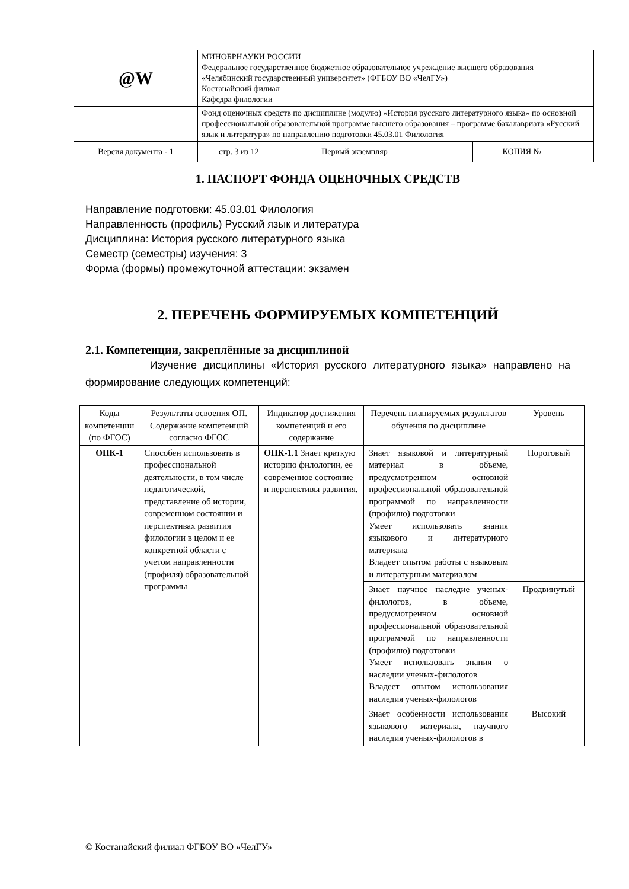| @W | МИНОБРНАУКИ РОССИИ Федеральное государственное бюджетное образовательное учреждение высшего образования «Челябинский государственный университет» (ФГБОУ ВО «ЧелГУ») Костанайский филиал Кафедра филологии | | |
| | Фонд оценочных средств по дисциплине (модулю) «История русского литературного языка» по основной профессиональной образовательной программе высшего образования – программе бакалавриата «Русский язык и литература» по направлению подготовки 45.03.01 Филология | | |
| Версия документа - 1 | стр. 3 из 12 | Первый экземпляр __________ | КОПИЯ № _____ |
1. ПАСПОРТ ФОНДА ОЦЕНОЧНЫХ СРЕДСТВ
Направление подготовки: 45.03.01 Филология
Направленность (профиль) Русский язык и литература
Дисциплина: История русского литературного языка
Семестр (семестры) изучения: 3
Форма (формы) промежуточной аттестации: экзамен
2. ПЕРЕЧЕНЬ ФОРМИРУЕМЫХ КОМПЕТЕНЦИЙ
2.1. Компетенции, закреплённые за дисциплиной
Изучение дисциплины «История русского литературного языка» направлено на формирование следующих компетенций:
| Коды компетенции (по ФГОС) | Результаты освоения ОП. Содержание компетенций согласно ФГОС | Индикатор достижения компетенций и его содержание | Перечень планируемых результатов обучения по дисциплине | Уровень |
| --- | --- | --- | --- | --- |
| ОПК-1 | Способен использовать в профессиональной деятельности, в том числе педагогической, представление об истории, современном состоянии и перспективах развития филологии в целом и ее конкретной области с учетом направленности (профиля) образовательной программы | ОПК-1.1 Знает краткую историю филологии, ее современное состояние и перспективы развития. | Знает языковой и литературный материал в объеме, предусмотренном основной профессиональной образовательной программой по направленности (профилю) подготовки Умеет использовать знания языкового и литературного материала Владеет опытом работы с языковым и литературным материалом | Пороговый |
| | | | Знает научное наследие ученых-филологов, в объеме, предусмотренном основной профессиональной образовательной программой по направленности (профилю) подготовки Умеет использовать знания о наследии ученых-филологов Владеет опытом использования наследия ученых-филологов | Продвинутый |
| | | | Знает особенности использования языкового материала, научного наследия ученых-филологов в | Высокий |
© Костанайский филиал ФГБОУ ВО «ЧелГУ»